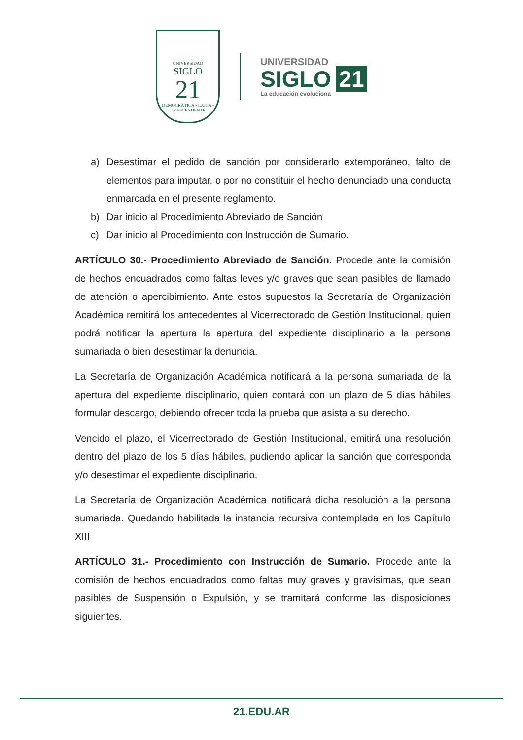UNIVERSIDAD
SIGLO
21
DEMOCRÁTICA • LAICA • TRASCENDENTE
UNIVERSIDAD
SIGLO 21
La educación evoluciona
a) Desestimar el pedido de sanción por considerarlo extemporáneo, falto de elementos para imputar, o por no constituir el hecho denunciado una conducta enmarcada en el presente reglamento.
b) Dar inicio al Procedimiento Abreviado de Sanción
c) Dar inicio al Procedimiento con Instrucción de Sumario.
ARTÍCULO 30.- Procedimiento Abreviado de Sanción. Procede ante la comisión de hechos encuadrados como faltas leves y/o graves que sean pasibles de llamado de atención o apercibimiento. Ante estos supuestos la Secretaría de Organización Académica remitirá los antecedentes al Vicerrectorado de Gestión Institucional, quien podrá notificar la apertura la apertura del expediente disciplinario a la persona sumariada o bien desestimar la denuncia.
La Secretaría de Organización Académica notificará a la persona sumariada de la apertura del expediente disciplinario, quien contará con un plazo de 5 días hábiles formular descargo, debiendo ofrecer toda la prueba que asista a su derecho.
Vencido el plazo, el Vicerrectorado de Gestión Institucional, emitirá una resolución dentro del plazo de los 5 días hábiles, pudiendo aplicar la sanción que corresponda y/o desestimar el expediente disciplinario.
La Secretaría de Organización Académica notificará dicha resolución a la persona sumariada. Quedando habilitada la instancia recursiva contemplada en los Capítulo XIII
ARTÍCULO 31.- Procedimiento con Instrucción de Sumario. Procede ante la comisión de hechos encuadrados como faltas muy graves y gravísimas, que sean pasibles de Suspensión o Expulsión, y se tramitará conforme las disposiciones siguientes.
21.EDU.AR